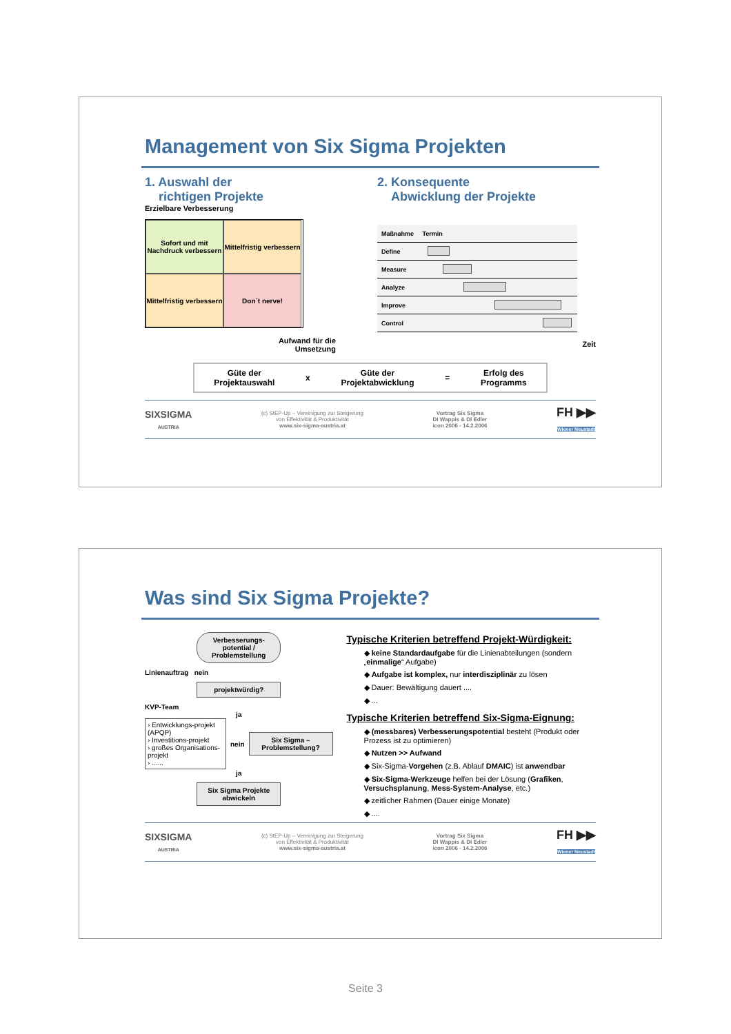Management von Six Sigma Projekten
1. Auswahl der
richtigen Projekte
Erzielbare Verbesserung
Sofort und mit Nachdruck verbessern
Mittelfristig verbessern
Mittelfristig verbessern
Don´t nerve!
Aufwand für die
Umsetzung
2. Konsequente
Abwicklung der Projekte
| Maßnahme | Termin |
| --- | --- |
| Define | |
| Measure | |
| Analyze | |
| Improve | |
| Control | |
Zeit
Güte der
Projektauswahl x Güte der
Projektabwicklung = Erfolg des
Programms
SIXSIGMA
AUSTRIA (c) StEP-Up – Vereinigung zur Steigerung
von Effektivität & Produktivität
www.six-sigma-austria.at Vortrag Six Sigma
DI Wappis & DI Edler
icon 2006 - 14.2.2006 FH ▶▶
Wiener Neustadt
Was sind Six Sigma Projekte?
Verbesserungs-potential / Problemstellung
Linienauftrag nein
projektwürdig?
KVP-Team
ja
› Entwicklungs-projekt (APQP)
› Investitions-projekt
› großes Organisations-projekt
› ......
nein
Six Sigma – Problemstellung?
ja
Six Sigma Projekte abwickeln
Typische Kriterien betreffend Projekt-Würdigkeit:
◆ keine Standardaufgabe für die Linienabteilungen (sondern „einmalige“ Aufgabe)
◆ Aufgabe ist komplex, nur interdisziplinär zu lösen
◆ Dauer: Bewältigung dauert ....
◆ ...
Typische Kriterien betreffend Six-Sigma-Eignung:
◆ (messbares) Verbesserungspotential besteht (Produkt oder Prozess ist zu optimieren)
◆ Nutzen >> Aufwand
◆ Six-Sigma-Vorgehen (z.B. Ablauf DMAIC) ist anwendbar
◆ Six-Sigma-Werkzeuge helfen bei der Lösung (Grafiken, Versuchsplanung, Mess-System-Analyse, etc.)
◆ zeitlicher Rahmen (Dauer einige Monate)
◆ ....
SIXSIGMA
AUSTRIA (c) StEP-Up – Vereinigung zur Steigerung
von Effektivität & Produktivität
www.six-sigma-austria.at Vortrag Six Sigma
DI Wappis & DI Edler
icon 2006 - 14.2.2006 FH ▶▶
Wiener Neustadt
Seite 3